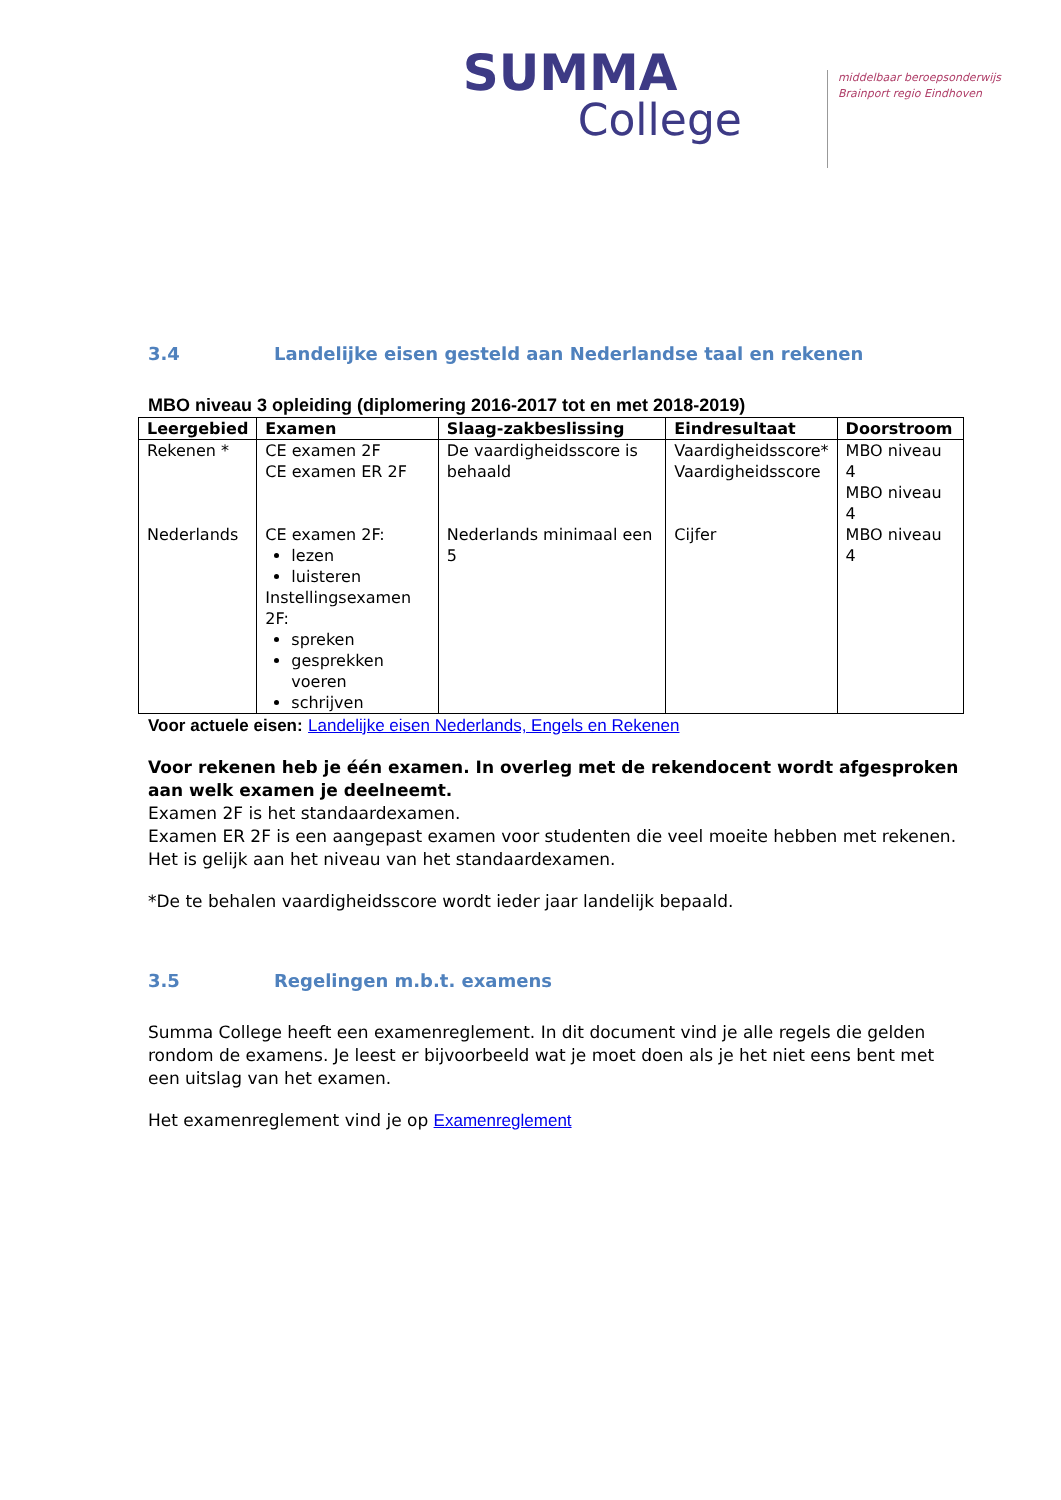SUMMA
College
middelbaar beroepsonderwijs
Brainport regio Eindhoven
3.4 Landelijke eisen gesteld aan Nederlandse taal en rekenen
MBO niveau 3 opleiding (diplomering 2016-2017 tot en met 2018-2019)
| Leergebied | Examen | Slaag-zakbeslissing | Eindresultaat | Doorstroom |
| --- | --- | --- | --- | --- |
| Rekenen * | CE examen 2F CE examen ER 2F | De vaardigheidsscore is behaald | Vaardigheidsscore* Vaardigheidsscore | MBO niveau 4 MBO niveau 4 |
| Nederlands | CE examen 2F: lezen luisteren Instellingsexamen 2F: spreken gesprekken voeren schrijven | Nederlands minimaal een 5 | Cijfer | MBO niveau 4 |
Voor actuele eisen: Landelijke eisen Nederlands, Engels en Rekenen
Voor rekenen heb je één examen. In overleg met de rekendocent wordt afgesproken aan welk examen je deelneemt.
Examen 2F is het standaardexamen.
Examen ER 2F is een aangepast examen voor studenten die veel moeite hebben met rekenen. Het is gelijk aan het niveau van het standaardexamen.
*De te behalen vaardigheidsscore wordt ieder jaar landelijk bepaald.
3.5 Regelingen m.b.t. examens
Summa College heeft een examenreglement. In dit document vind je alle regels die gelden rondom de examens. Je leest er bijvoorbeeld wat je moet doen als je het niet eens bent met een uitslag van het examen.
Het examenreglement vind je op Examenreglement